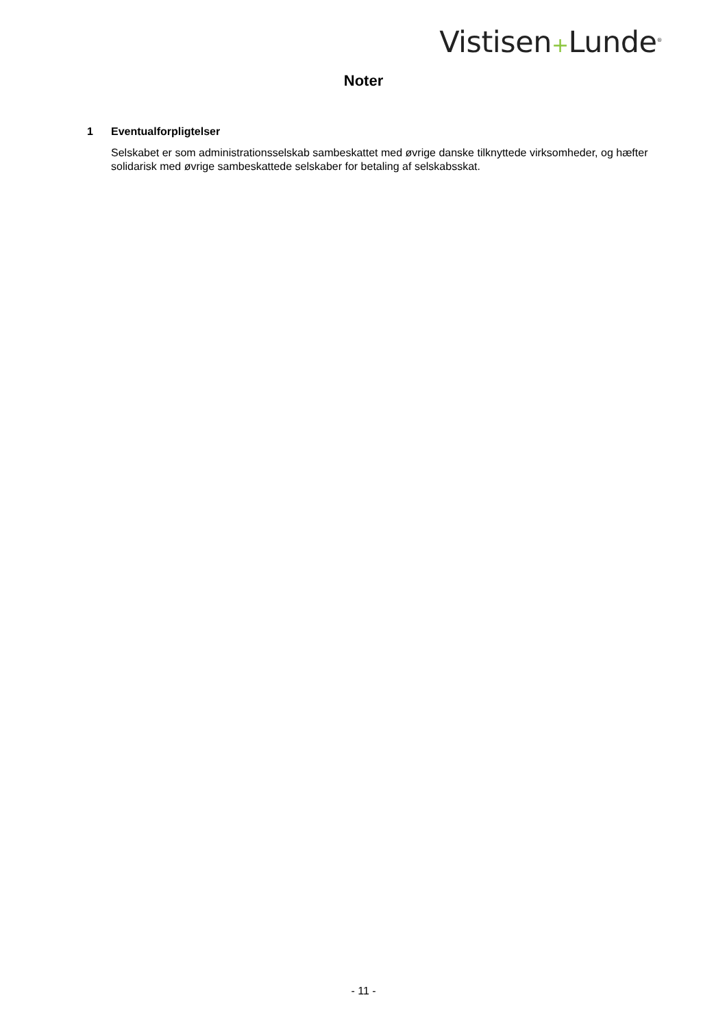Vistisen+Lunde<sup>®</sup>
Noter
1 Eventualforpligtelser
Selskabet er som administrationsselskab sambeskattet med øvrige danske tilknyttede virksomheder, og hæfter solidarisk med øvrige sambeskattede selskaber for betaling af selskabsskat.
- 11 -